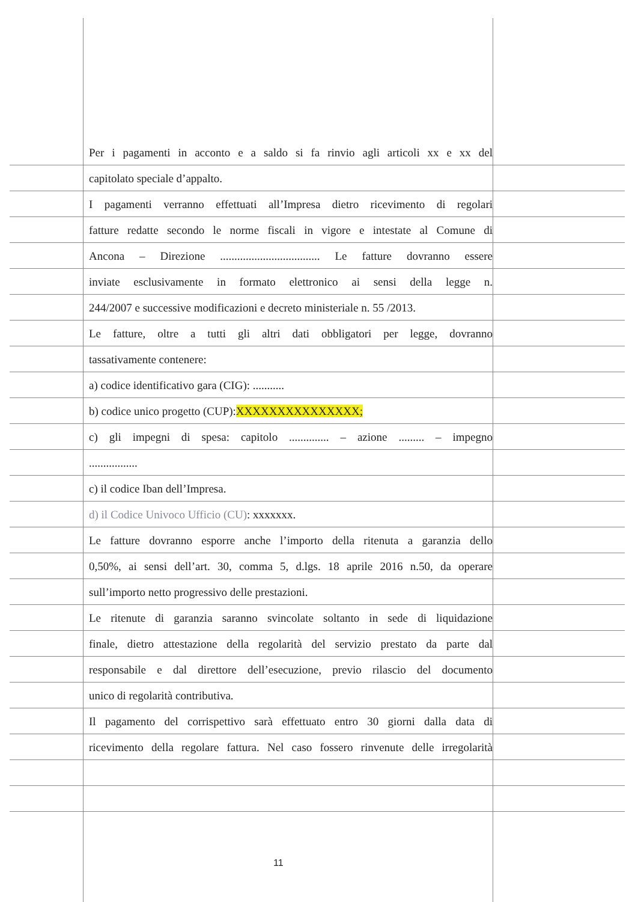Per i pagamenti in acconto e a saldo si fa rinvio agli articoli xx e xx del
capitolato speciale d’appalto.
I pagamenti verranno effettuati all’Impresa dietro ricevimento di regolari
fatture redatte secondo le norme fiscali in vigore e intestate al Comune di
Ancona – Direzione ................................... Le fatture dovranno essere
inviate esclusivamente in formato elettronico ai sensi della legge n.
244/2007 e successive modificazioni e decreto ministeriale n. 55 /2013.
Le fatture, oltre a tutti gli altri dati obbligatori per legge, dovranno
tassativamente contenere:
a) codice identificativo gara (CIG): ...........
b) codice unico progetto (CUP):XXXXXXXXXXXXXXX;
c) gli impegni di spesa: capitolo .............. – azione ......... – impegno
.................
c) il codice Iban dell’Impresa.
d) il Codice Univoco Ufficio (CU): xxxxxxx.
Le fatture dovranno esporre anche l’importo della ritenuta a garanzia dello
0,50%, ai sensi dell’art. 30, comma 5, d.lgs. 18 aprile 2016 n.50, da operare
sull’importo netto progressivo delle prestazioni.
Le ritenute di garanzia saranno svincolate soltanto in sede di liquidazione
finale, dietro attestazione della regolarità del servizio prestato da parte dal
responsabile e dal direttore dell’esecuzione, previo rilascio del documento
unico di regolarità contributiva.
Il pagamento del corrispettivo sarà effettuato entro 30 giorni dalla data di
ricevimento della regolare fattura. Nel caso fossero rinvenute delle irregolarità
11